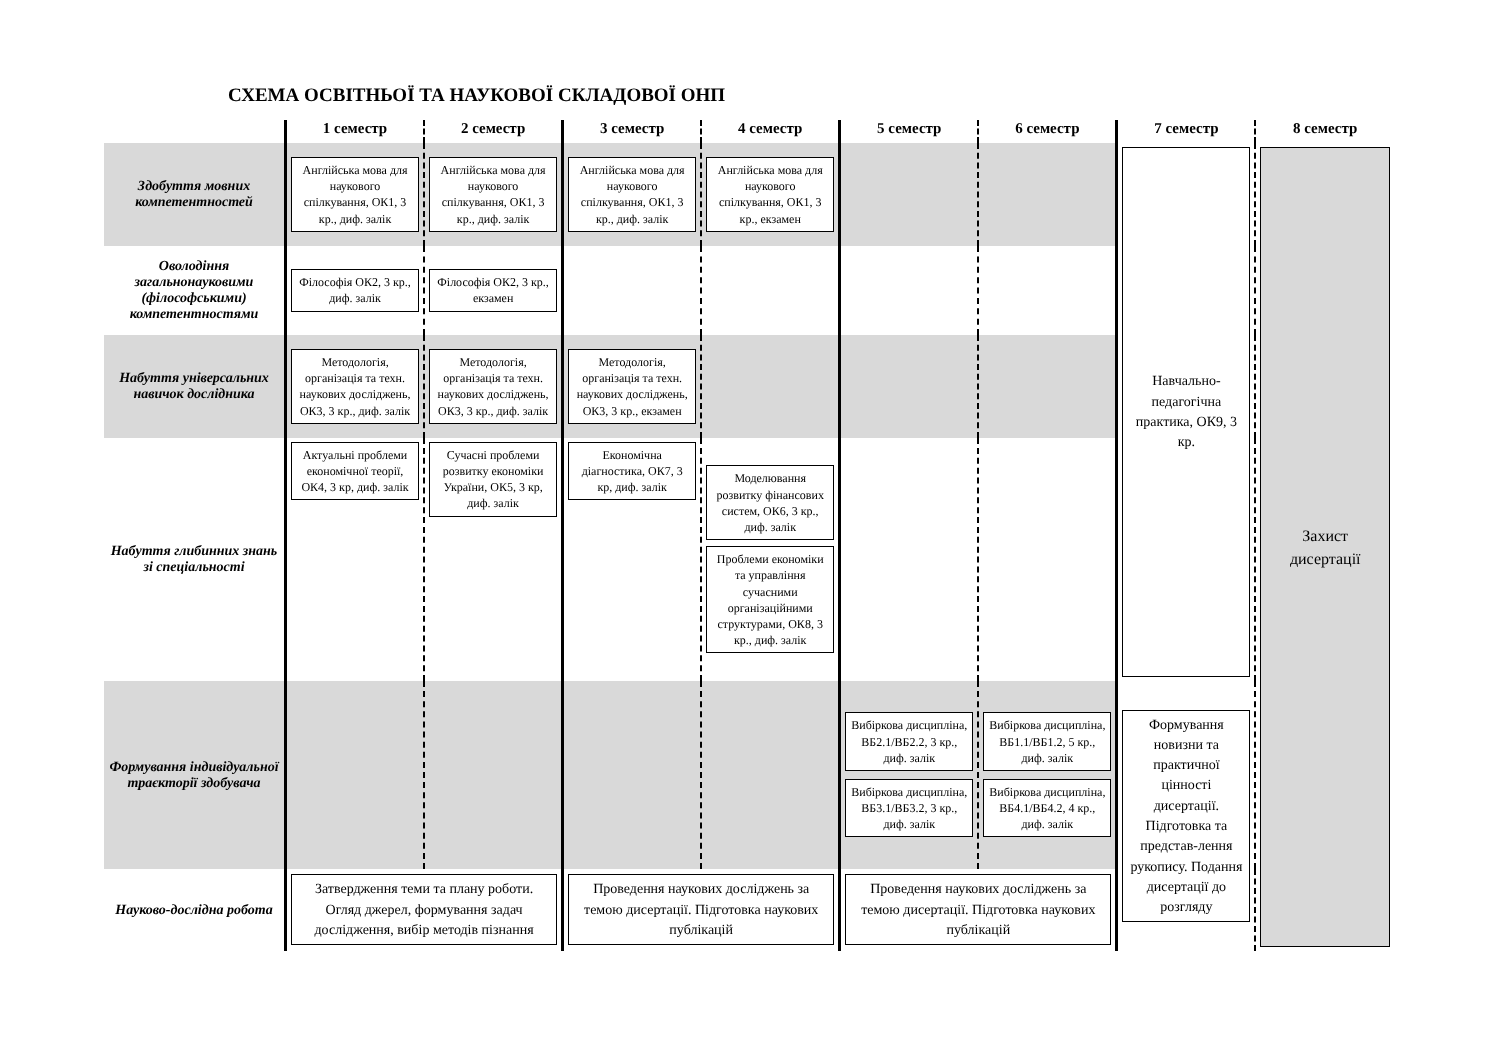СХЕМА ОСВІТНЬОЇ ТА НАУКОВОЇ СКЛАДОВОЇ ОНП
| | 1 семестр | 2 семестр | 3 семестр | 4 семестр | 5 семестр | 6 семестр | 7 семестр | 8 семестр |
| --- | --- | --- | --- | --- | --- | --- | --- | --- |
| Здобуття мовних компетентностей | Англійська мова для наукового спілкування, ОК1, 3 кр., диф. залік | Англійська мова для наукового спілкування, ОК1, 3 кр., диф. залік | Англійська мова для наукового спілкування, ОК1, 3 кр., диф. залік | Англійська мова для наукового спілкування, ОК1, 3 кр., екзамен | | | Навчально-педагогічна практика, ОК9, 3 кр. | Захист дисертації |
| Оволодіння загальнонауковими (філософськими) компетентностями | Філософія ОК2, 3 кр., диф. залік | Філософія ОК2, 3 кр., екзамен | | | | | | |
| Набуття універсальних навичок дослідника | Методологія, організація та техн. наукових досліджень, ОК3, 3 кр., диф. залік | Методологія, організація та техн. наукових досліджень, ОК3, 3 кр., диф. залік | Методологія, організація та техн. наукових досліджень, ОК3, 3 кр., екзамен | | | | | |
| Набуття глибинних знань зі спеціальності | Актуальні проблеми економічної теорії, ОК4, 3 кр, диф. залік | Сучасні проблеми розвитку економіки України, ОК5, 3 кр, диф. залік | Економічна діагностика, ОК7, 3 кр, диф. залік | Моделювання розвитку фінансових систем, ОК6, 3 кр., диф. залік Проблеми економіки та управління сучасними організаційними структурами, ОК8, 3 кр., диф. залік | | | | |
| Формування індивідуальної траєкторії здобувача | | | | | Вибіркова дисципліна, ВБ2.1/ВБ2.2, 3 кр., диф. залік Вибіркова дисципліна, ВБ3.1/ВБ3.2, 3 кр., диф. залік | Вибіркова дисципліна, ВБ1.1/ВБ1.2, 5 кр., диф. залік Вибіркова дисципліна, ВБ4.1/ВБ4.2, 4 кр., диф. залік | Формування новизни та практичної цінності дисертації. Підготовка та представ-лення рукопису. Подання дисертації до розгляду | |
| Науково-дослідна робота | Затвердження теми та плану роботи. Огляд джерел, формування задач дослідження, вибір методів пізнання | | Проведення наукових досліджень за темою дисертації. Підготовка наукових публікацій | | Проведення наукових досліджень за темою дисертації. Підготовка наукових публікацій | | | |